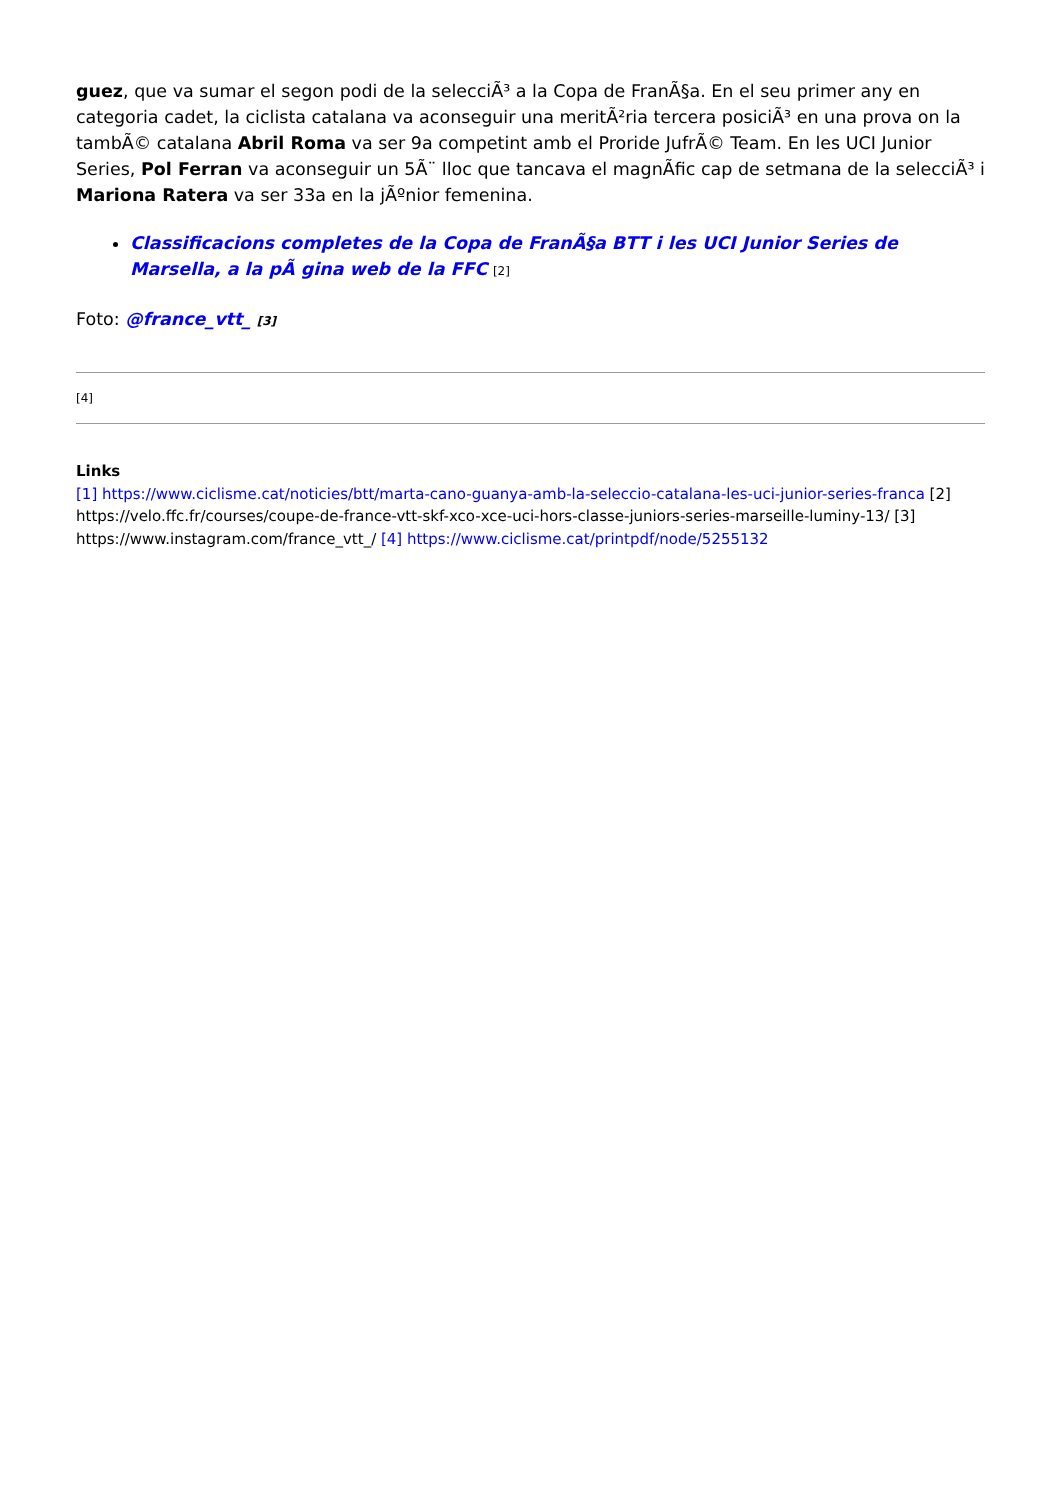guez, que va sumar el segon podi de la selecciÃ³ a la Copa de FranÃ§a. En el seu primer any en categoria cadet, la ciclista catalana va aconseguir una meritÃ²ria tercera posiciÃ³ en una prova on la tambÃ© catalana Abril Roma va ser 9a competint amb el Proride JufrÃ© Team. En les UCI Junior Series, Pol Ferran va aconseguir un 5Ã¨ lloc que tancava el magnÃfic cap de setmana de la selecciÃ³ i Mariona Ratera va ser 33a en la jÃºnior femenina.
Classificacions completes de la Copa de FranÃ§a BTT i les UCI Junior Series de Marsella, a la pÃ gina web de la FFC [2]
Foto: @france_vtt_ [3]
[4]
Links
[1] https://www.ciclisme.cat/noticies/btt/marta-cano-guanya-amb-la-seleccio-catalana-les-uci-junior-series-franca [2] https://velo.ffc.fr/courses/coupe-de-france-vtt-skf-xco-xce-uci-hors-classe-juniors-series-marseille-luminy-13/ [3] https://www.instagram.com/france_vtt_/ [4] https://www.ciclisme.cat/printpdf/node/5255132